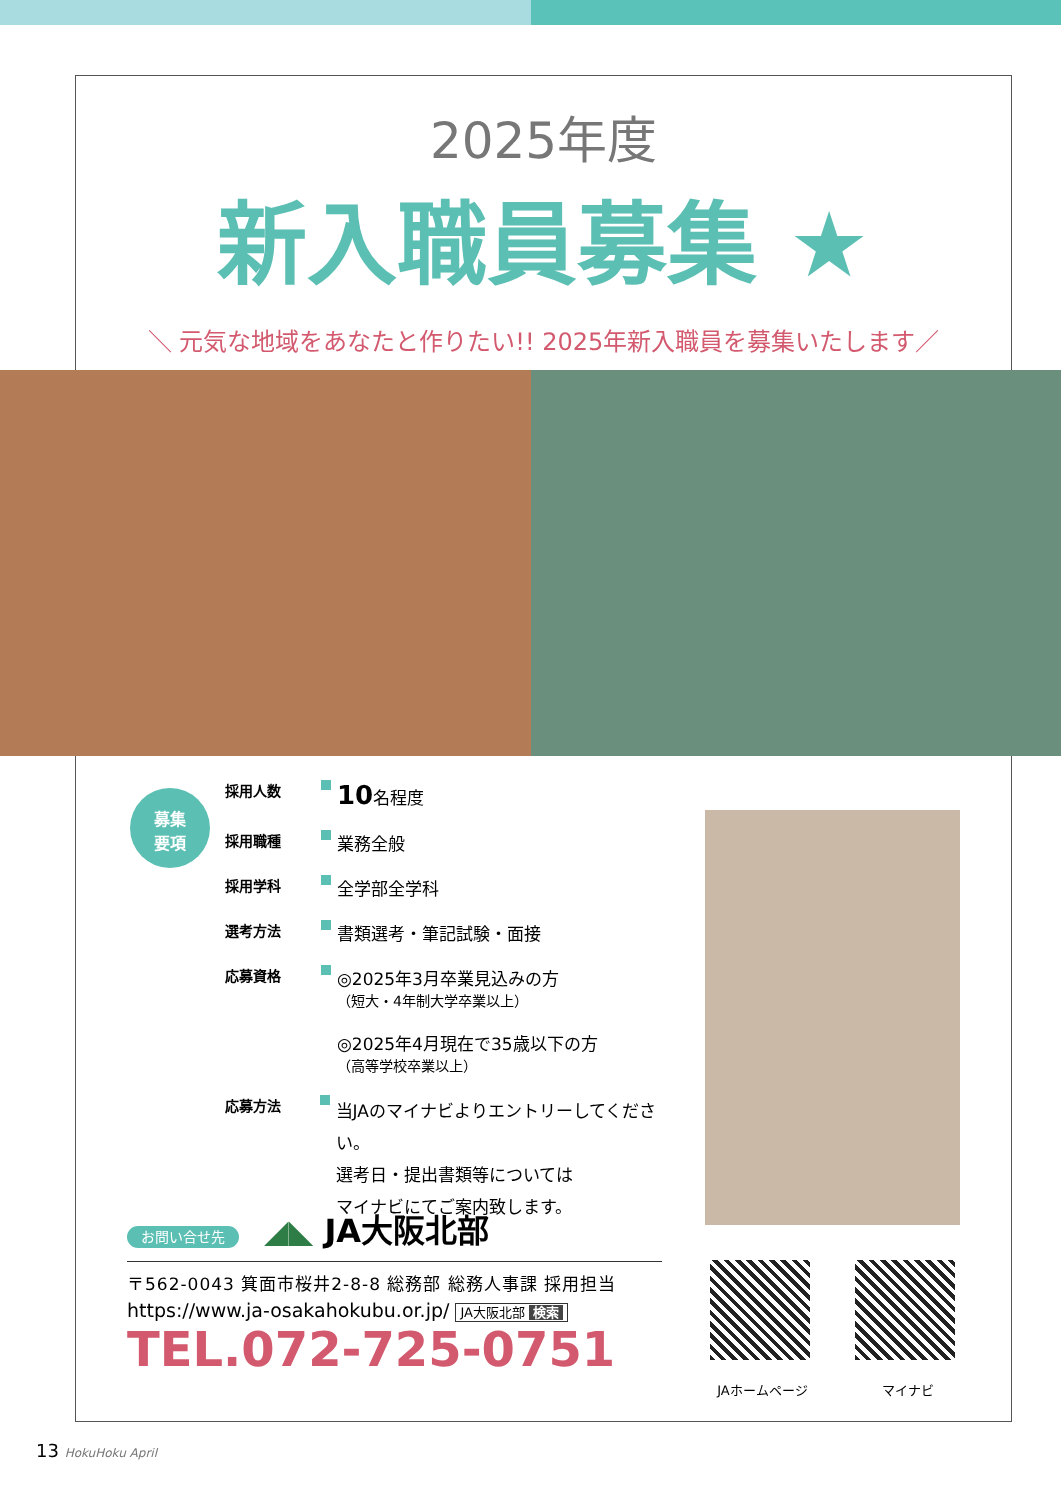2025年度
新入職員募集 ★
＼ 元気な地域をあなたと作りたい!! 2025年新入職員を募集いたします／
募集
要項
採用人数 10名程度
採用職種 業務全般
採用学科 全学部全学科
選考方法 書類選考・筆記試験・面接
応募資格 ◎2025年3月卒業見込みの方
（短大・4年制大学卒業以上）
◎2025年4月現在で35歳以下の方
（高等学校卒業以上）
応募方法 当JAのマイナビよりエントリーしてください。
選考日・提出書類等については
マイナビにてご案内致します。
お問い合せ先 ◢◣ JA大阪北部
〒562-0043 箕面市桜井2-8-8 総務部 総務人事課 採用担当
https://www.ja-osakahokubu.or.jp/ JA大阪北部 検索
TEL.072-725-0751
JAホームページ マイナビ
13 HokuHoku April